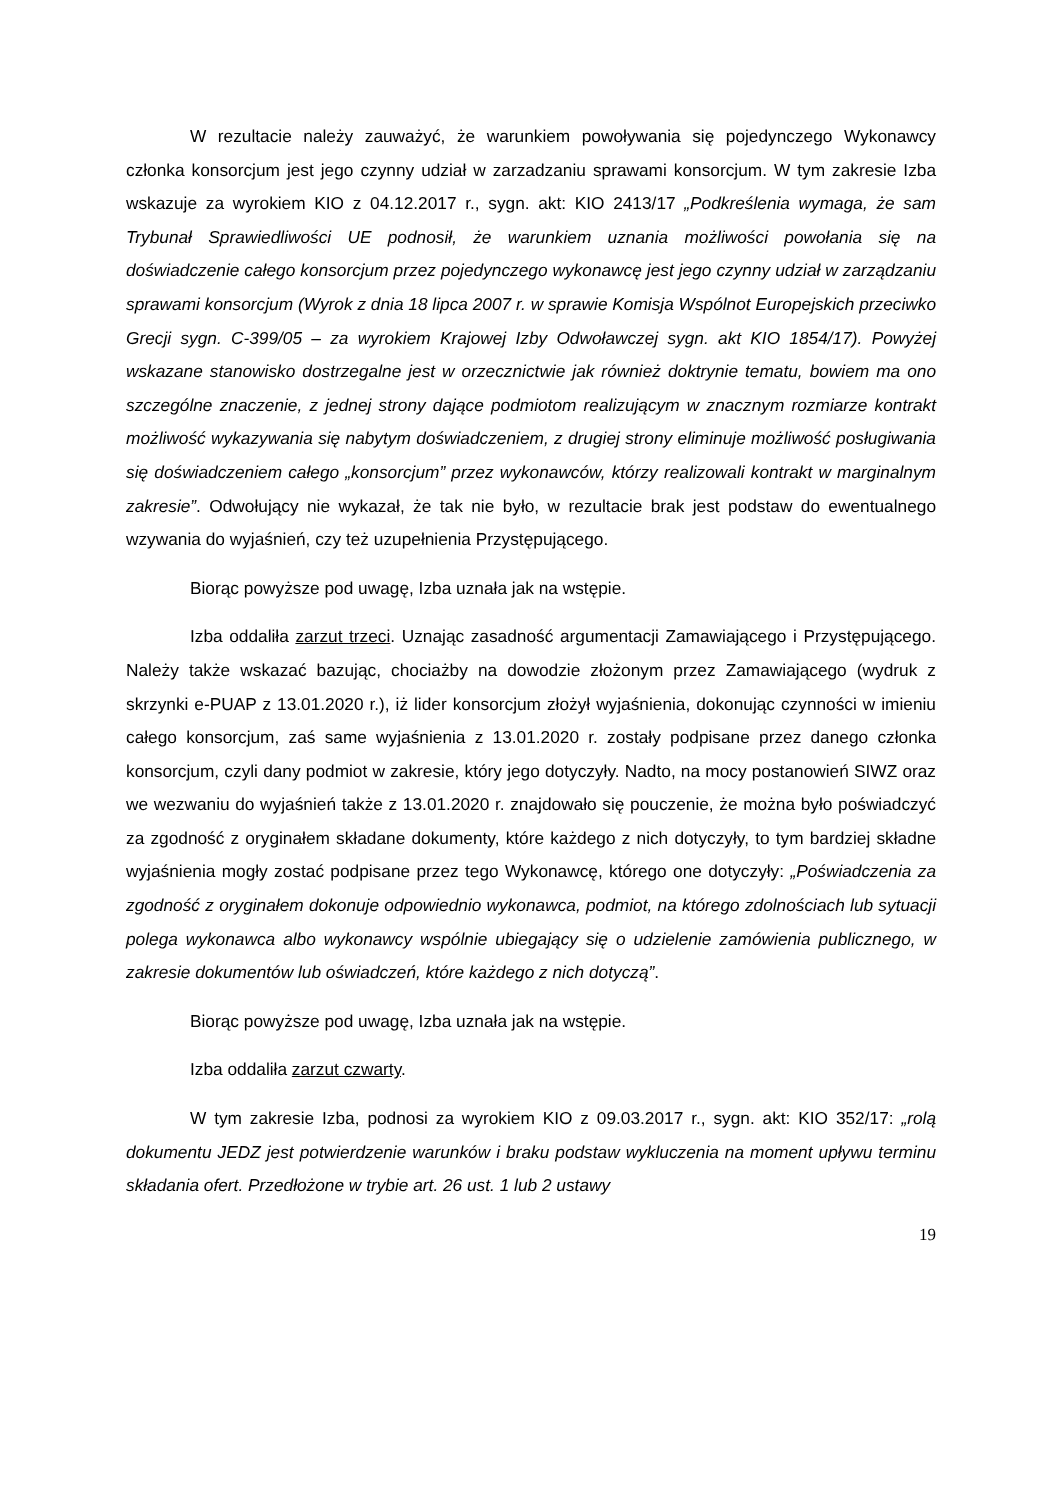W rezultacie należy zauważyć, że warunkiem powoływania się pojedynczego Wykonawcy członka konsorcjum jest jego czynny udział w zarzadzaniu sprawami konsorcjum. W tym zakresie Izba wskazuje za wyrokiem KIO z 04.12.2017 r., sygn. akt: KIO 2413/17 „Podkreślenia wymaga, że sam Trybunał Sprawiedliwości UE podnosił, że warunkiem uznania możliwości powołania się na doświadczenie całego konsorcjum przez pojedynczego wykonawcę jest jego czynny udział w zarządzaniu sprawami konsorcjum (Wyrok z dnia 18 lipca 2007 r. w sprawie Komisja Wspólnot Europejskich przeciwko Grecji sygn. C-399/05 – za wyrokiem Krajowej Izby Odwoławczej sygn. akt KIO 1854/17). Powyżej wskazane stanowisko dostrzegalne jest w orzecznictwie jak również doktrynie tematu, bowiem ma ono szczególne znaczenie, z jednej strony dające podmiotom realizującym w znacznym rozmiarze kontrakt możliwość wykazywania się nabytym doświadczeniem, z drugiej strony eliminuje możliwość posługiwania się doświadczeniem całego „konsorcjum” przez wykonawców, którzy realizowali kontrakt w marginalnym zakresie”. Odwołujący nie wykazał, że tak nie było, w rezultacie brak jest podstaw do ewentualnego wzywania do wyjaśnień, czy też uzupełnienia Przystępującego.
Biorąc powyższe pod uwagę, Izba uznała jak na wstępie.
Izba oddaliła zarzut trzeci. Uznając zasadność argumentacji Zamawiającego i Przystępującego. Należy także wskazać bazując, chociażby na dowodzie złożonym przez Zamawiającego (wydruk z skrzynki e-PUAP z 13.01.2020 r.), iż lider konsorcjum złożył wyjaśnienia, dokonując czynności w imieniu całego konsorcjum, zaś same wyjaśnienia z 13.01.2020 r. zostały podpisane przez danego członka konsorcjum, czyli dany podmiot w zakresie, który jego dotyczyły. Nadto, na mocy postanowień SIWZ oraz we wezwaniu do wyjaśnień także z 13.01.2020 r. znajdowało się pouczenie, że można było poświadczyć za zgodność z oryginałem składane dokumenty, które każdego z nich dotyczyły, to tym bardziej składne wyjaśnienia mogły zostać podpisane przez tego Wykonawcę, którego one dotyczyły: „Poświadczenia za zgodność z oryginałem dokonuje odpowiednio wykonawca, podmiot, na którego zdolnościach lub sytuacji polega wykonawca albo wykonawcy wspólnie ubiegający się o udzielenie zamówienia publicznego, w zakresie dokumentów lub oświadczeń, które każdego z nich dotyczą”.
Biorąc powyższe pod uwagę, Izba uznała jak na wstępie.
Izba oddaliła zarzut czwarty.
W tym zakresie Izba, podnosi za wyrokiem KIO z 09.03.2017 r., sygn. akt: KIO 352/17: „rolą dokumentu JEDZ jest potwierdzenie warunków i braku podstaw wykluczenia na moment upływu terminu składania ofert. Przedłożone w trybie art. 26 ust. 1 lub 2 ustawy
19